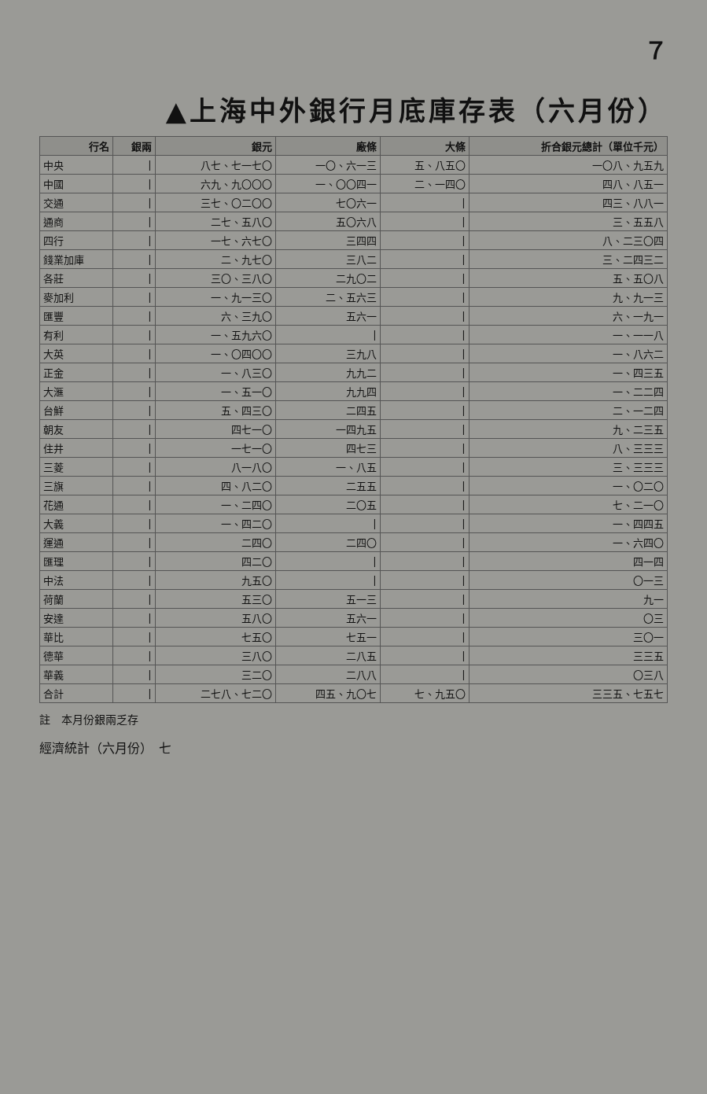７
▲上海中外銀行月底庫存表（六月份）
| 行名 | 銀兩 | 銀元 | 廠條 | 大條 | 折合銀元總計（單位千元） |
| --- | --- | --- | --- | --- | --- |
| 中央 | / | 八七、七一七〇 | 一〇、六一三 | 五、八五〇 | 一〇八、九五九 |
| 中國 | / | 六九、九〇〇〇 | 一、〇〇四一 | 二、一四〇 | 四八、八五一 |
| 交通 | / | 三七、〇二〇〇 | 七〇六一 | / | 四三、八八一 |
| 通商 | / | 二七、五八〇 | 五〇六八 | / | 三、五五八 |
| 四行 | / | 一七、六七〇 | 三四四 | / | 八、二三〇四 |
| 錢業加庫 | / | 二、九七〇 | 三八二 | / | 三、二四三二 |
| 各莊 | / | 三〇、三八〇 | 二九〇二 | / | 五、五〇八 |
| 麥加利 | / | 一、九一三〇 | 二、五六三 | / | 九、九一三 |
| 匯豐 | / | 六、三九〇 | 五六一 | / | 六、一九一 |
| 有利 | / | 一、五九六〇 | / | / | 一、一一八 |
| 大英 | / | 一、〇四〇〇 | 三九八 | / | 一、八六二 |
| 正金 | / | 一、八三〇 | 九九二 | / | 一、四三五 |
| 大滙 | / | 一、五一〇 | 九九四 | / | 一、二二四 |
| 台鮮 | / | 五、四三〇 | 二四五 | / | 二、一二四 |
| 朝友 | / | 四七一〇 | 一四九五 | / | 九、二三五 |
| 住井 | / | 一七一〇 | 四七三 | / | 八、三三三 |
| 三菱 | / | 八一八〇 | 一、八五 | / | 三、三三三 |
| 三旗 | / | 四、八二〇 | 二五五 | / | 一、〇二〇 |
| 花通 | / | 一、二四〇 | 二〇五 | / | 七、二一〇 |
| 大義 | / | 一、四二〇 | / | / | 一、四四五 |
| 運通 | / | 二四〇 | 二四〇 | / | 一、六四〇 |
| 匯理 | / | 四二〇 | / | / | 四一四 |
| 中法 | / | 九五〇 | / | / | 〇一三 |
| 荷蘭 | / | 五三〇 | 五一三 | / | 九一 |
| 安達 | / | 五八〇 | 五六一 | / | 〇三 |
| 華比 | / | 七五〇 | 七五一 | / | 三〇一 |
| 德華 | / | 三八〇 | 二八五 | / | 三三五 |
| 華義 | / | 三二〇 | 二八八 | / | 〇三八 |
| 合計 | / | 二七八、七二〇 | 四五、九〇七 | 七、九五〇 | 三三五、七五七 |
註　本月份銀兩乏存
經濟統計（六月份）　七